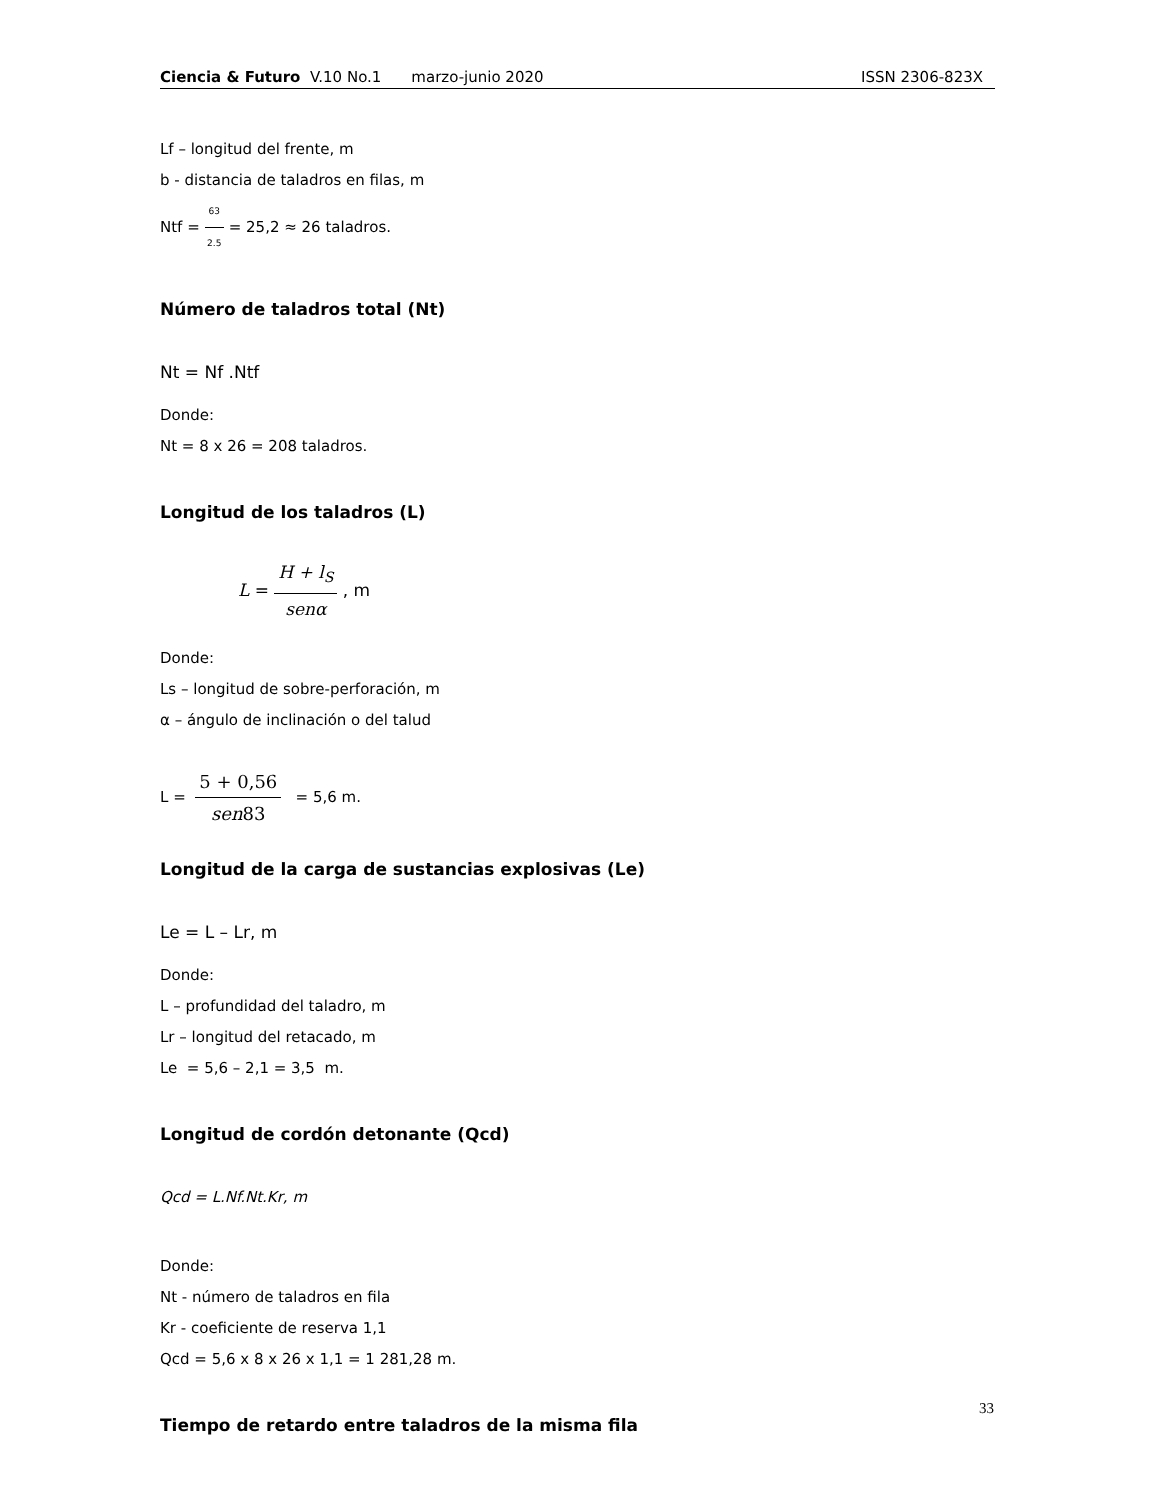Ciencia & Futuro V.10 No.1 marzo-junio 2020 ISSN 2306-823X
Lf – longitud del frente, m
b - distancia de taladros en filas, m
Ntf = 63 2.5 = 25,2 ≈ 26 taladros.
Número de taladros total (Nt)
Nt = Nf .Ntf
Donde:
Nt = 8 x 26 = 208 taladros.
Longitud de los taladros (L)
L = H + l<sub>S</sub> senα , m
Donde:
Ls – longitud de sobre-perforación, m
α – ángulo de inclinación o del talud
L = 5 + 0,56 sen83 = 5,6 m.
Longitud de la carga de sustancias explosivas (Le)
Le = L – Lr, m
Donde:
L – profundidad del taladro, m
Lr – longitud del retacado, m
Le = 5,6 – 2,1 = 3,5 m.
Longitud de cordón detonante (Qcd)
Qcd = L.Nf.Nt.Kr, m
Donde:
Nt - número de taladros en fila
Kr - coeficiente de reserva 1,1
Qcd = 5,6 x 8 x 26 x 1,1 = 1 281,28 m.
Tiempo de retardo entre taladros de la misma fila
33